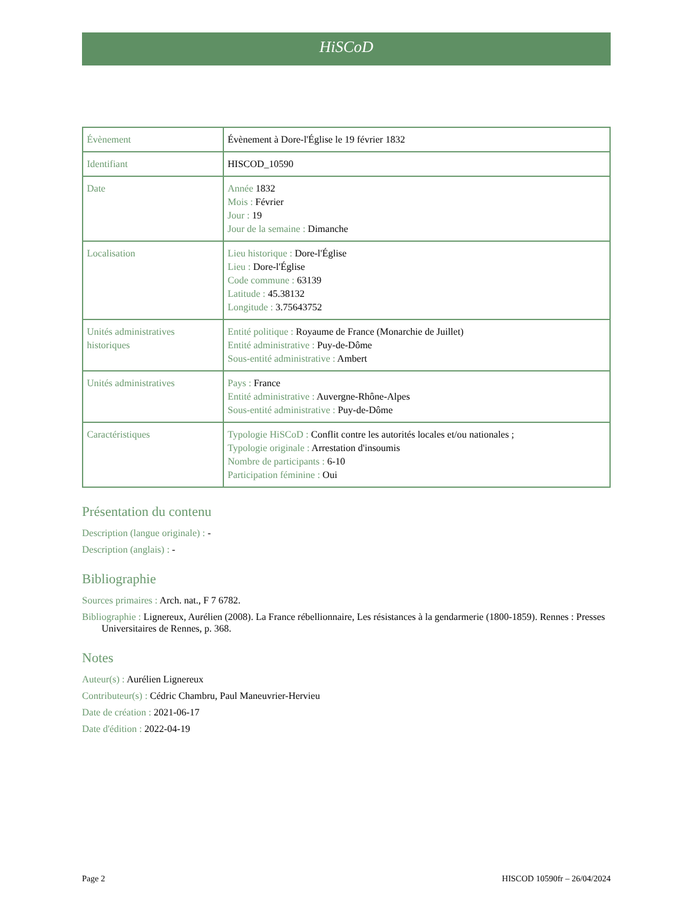HiSCoD
| Évènement | Évènement à Dore-l'Église le 19 février 1832 |
| Identifiant | HISCOD_10590 |
| Date | Année 1832 Mois : Février Jour : 19 Jour de la semaine : Dimanche |
| Localisation | Lieu historique : Dore-l'Église Lieu : Dore-l'Église Code commune : 63139 Latitude : 45.38132 Longitude : 3.75643752 |
| Unités administratives historiques | Entité politique : Royaume de France (Monarchie de Juillet) Entité administrative : Puy-de-Dôme Sous-entité administrative : Ambert |
| Unités administratives | Pays : France Entité administrative : Auvergne-Rhône-Alpes Sous-entité administrative : Puy-de-Dôme |
| Caractéristiques | Typologie HiSCoD : Conflit contre les autorités locales et/ou nationales ; Typologie originale : Arrestation d'insoumis Nombre de participants : 6-10 Participation féminine : Oui |
Présentation du contenu
Description (langue originale) : -
Description (anglais) : -
Bibliographie
Sources primaires : Arch. nat., F 7 6782.
Bibliographie : Lignereux, Aurélien (2008). La France rébellionnaire, Les résistances à la gendarmerie (1800-1859). Rennes : Presses Universitaires de Rennes, p. 368.
Notes
Auteur(s) : Aurélien Lignereux
Contributeur(s) : Cédric Chambru, Paul Maneuvrier-Hervieu
Date de création : 2021-06-17
Date d'édition : 2022-04-19
Page 2 HISCOD 10590fr – 26/04/2024